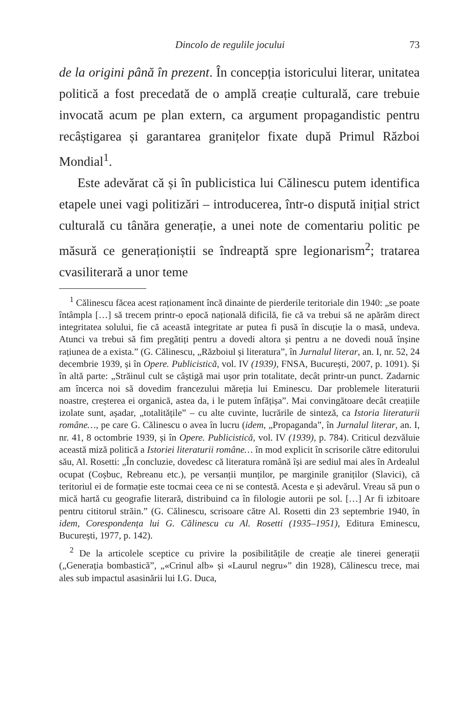Dincolo de regulile jocului 73
de la origini până în prezent. În concepția istoricului literar, unitatea politică a fost precedată de o amplă creație culturală, care trebuie invocată acum pe plan extern, ca argument propagandistic pentru recâștigarea și garantarea granițelor fixate după Primul Război Mondial<sup>1</sup>.
Este adevărat că și în publicistica lui Călinescu putem identifica etapele unei vagi politizări – introducerea, într-o dispută inițial strict culturală cu tânăra generație, a unei note de comentariu politic pe măsură ce generaționiștii se îndreaptă spre legionarism<sup>2</sup>; tratarea cvasiliterară a unor teme
<sup>1</sup> Călinescu făcea acest raționament încă dinainte de pierderile teritoriale din 1940: „se poate întâmpla […] să trecem printr-o epocă națională dificilă, fie că va trebui să ne apărăm direct integritatea solului, fie că această integritate ar putea fi pusă în discuție la o masă, undeva. Atunci va trebui să fim pregătiți pentru a dovedi altora și pentru a ne dovedi nouă înșine rațiunea de a exista.” (G. Călinescu, „Războiul și literatura”, în Jurnalul literar, an. I, nr. 52, 24 decembrie 1939, și în Opere. Publicistică, vol. IV (1939), FNSA, București, 2007, p. 1091). Și în altă parte: „Străinul cult se câștigă mai ușor prin totalitate, decât printr-un punct. Zadarnic am încerca noi să dovedim francezului măreția lui Eminescu. Dar problemele literaturii noastre, creșterea ei organică, astea da, i le putem înfățișa”. Mai convingătoare decât creațiile izolate sunt, așadar, „totalitățile” – cu alte cuvinte, lucrările de sinteză, ca Istoria literaturii române…, pe care G. Călinescu o avea în lucru (idem, „Propaganda”, în Jurnalul literar, an. I, nr. 41, 8 octombrie 1939, și în Opere. Publicistică, vol. IV (1939), p. 784). Criticul dezvăluie această miză politică a Istoriei literaturii române… în mod explicit în scrisorile către editorului său, Al. Rosetti: „În concluzie, dovedesc că literatura română își are sediul mai ales în Ardealul ocupat (Coșbuc, Rebreanu etc.), pe versanții munților, pe marginile graniților (Slavici), că teritoriul ei de formație este tocmai ceea ce ni se contestă. Acesta e și adevărul. Vreau să pun o mică hartă cu geografie literară, distribuind ca în filologie autorii pe sol. […] Ar fi izbitoare pentru cititorul străin.” (G. Călinescu, scrisoare către Al. Rosetti din 23 septembrie 1940, în idem, Corespondența lui G. Călinescu cu Al. Rosetti (1935–1951), Editura Eminescu, București, 1977, p. 142).
<sup>2</sup> De la articolele sceptice cu privire la posibilitățile de creație ale tinerei generații („Generația bombastică”, „«Crinul alb» și «Laurul negru»” din 1928), Călinescu trece, mai ales sub impactul asasinării lui I.G. Duca,